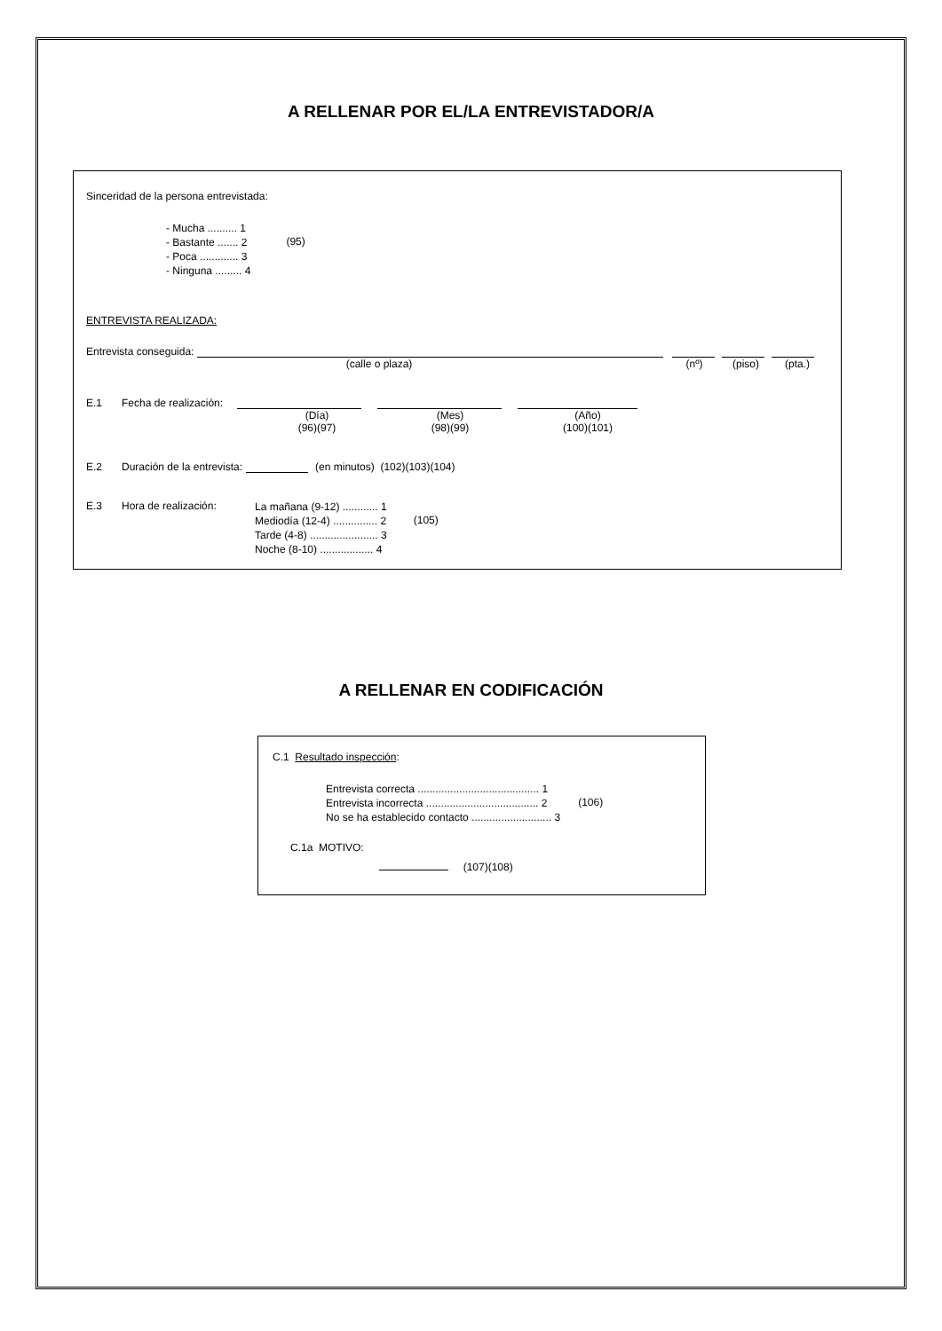A RELLENAR POR EL/LA ENTREVISTADOR/A
Sinceridad de la persona entrevistada:
- Mucha .......... 1
- Bastante ....... 2
- Poca ............. 3
- Ninguna ......... 4
(95)
ENTREVISTA REALIZADA:
Entrevista conseguida:
(calle o plaza) (nº) (piso) (pta.)
E.1 Fecha de realización:
(Día)
(96)(97) (Mes)
(98)(99) (Año)
(100)(101)
E.2 Duración de la entrevista: (en minutos) (102)(103)(104)
E.3 Hora de realización:
La mañana (9-12) ............ 1
Mediodía (12-4) ............... 2
Tarde (4-8) ....................... 3
Noche (8-10) .................. 4
(105)
A RELLENAR EN CODIFICACIÓN
C.1 Resultado inspección:
Entrevista correcta ......................................... 1
Entrevista incorrecta ...................................... 2
No se ha establecido contacto ........................... 3
(106)
C.1a MOTIVO:
(107)(108)